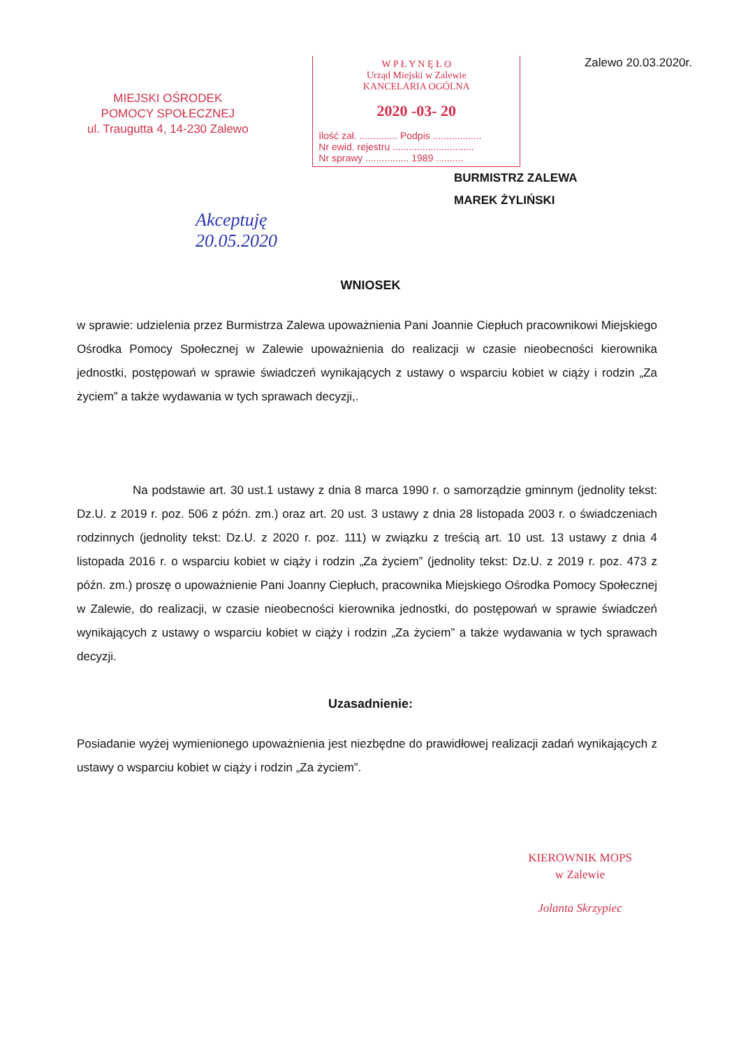MIEJSKI OŚRODEK
POMOCY SPOŁECZNEJ
ul. Traugutta 4, 14-230 Zalewo
W P Ł Y N Ę Ł O
Urząd Miejski w Zalewie
KANCELARIA OGÓLNA
2020 -03- 20
Ilość zał. .............. Podpis ..................
Nr ewid. rejestru ..............................
Nr sprawy ................ 1989 ..........
Zalewo 20.03.2020r.
BURMISTRZ ZALEWA
MAREK ŻYLIŃSKI
Akceptuję
20.05.2020
WNIOSEK
w sprawie: udzielenia przez Burmistrza Zalewa upoważnienia Pani Joannie Ciepłuch pracownikowi Miejskiego Ośrodka Pomocy Społecznej w Zalewie upoważnienia do realizacji w czasie nieobecności kierownika jednostki, postępowań w sprawie świadczeń wynikających z ustawy o wsparciu kobiet w ciąży i rodzin „Za życiem” a także wydawania w tych sprawach decyzji,.
Na podstawie art. 30 ust.1 ustawy z dnia 8 marca 1990 r. o samorządzie gminnym (jednolity tekst: Dz.U. z 2019 r. poz. 506 z późn. zm.) oraz art. 20 ust. 3 ustawy z dnia 28 listopada 2003 r. o świadczeniach rodzinnych (jednolity tekst: Dz.U. z 2020 r. poz. 111) w związku z treścią art. 10 ust. 13 ustawy z dnia 4 listopada 2016 r. o wsparciu kobiet w ciąży i rodzin „Za życiem” (jednolity tekst: Dz.U. z 2019 r. poz. 473 z późn. zm.) proszę o upoważnienie Pani Joanny Ciepłuch, pracownika Miejskiego Ośrodka Pomocy Społecznej w Zalewie, do realizacji, w czasie nieobecności kierownika jednostki, do postępowań w sprawie świadczeń wynikających z ustawy o wsparciu kobiet w ciąży i rodzin „Za życiem” a także wydawania w tych sprawach decyzji.
Uzasadnienie:
Posiadanie wyżej wymienionego upoważnienia jest niezbędne do prawidłowej realizacji zadań wynikających z ustawy o wsparciu kobiet w ciąży i rodzin „Za życiem”.
KIEROWNIK MOPS
w Zalewie
Jolanta Skrzypiec